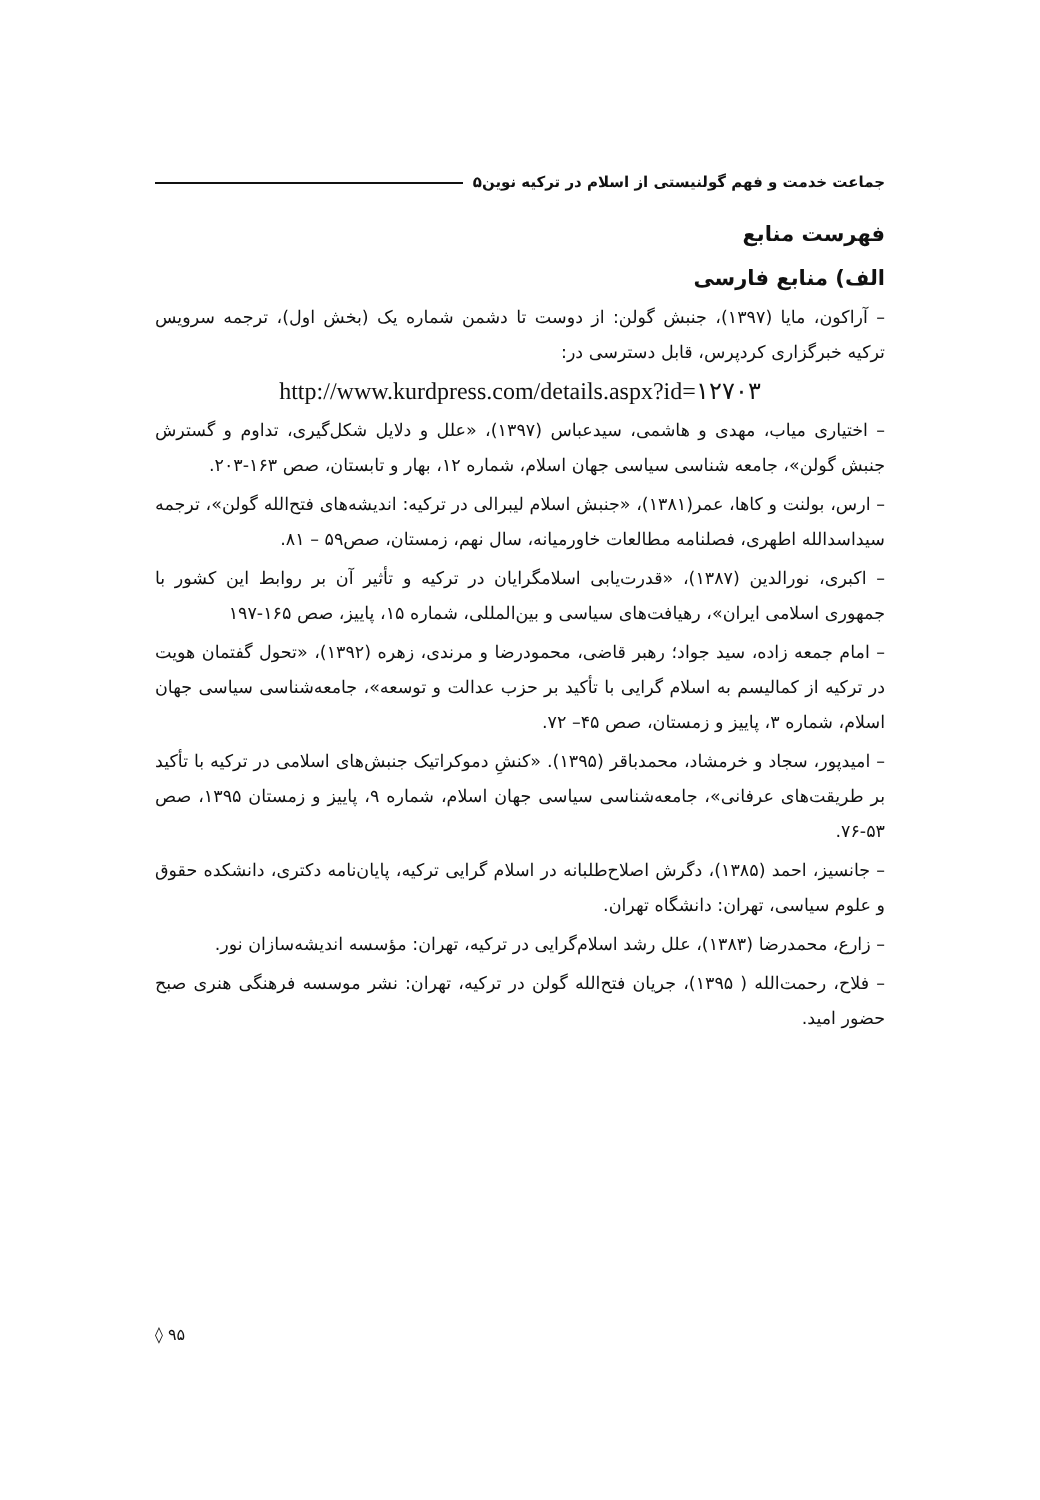جماعت خدمت و فهم گولنیستی از اسلام در ترکیه نوین۵
فهرست منابع
الف) منابع فارسی
– آراکون، مایا (۱۳۹۷)، جنبش گولن: از دوست تا دشمن شماره یک (بخش اول)، ترجمه سرویس ترکیه خبرگزاری کردپرس، قابل دسترسی در:
http://www.kurdpress.com/details.aspx?id=۱۲۷۰۳
– اختیاری میاب، مهدی و هاشمی، سیدعباس (۱۳۹۷)، «علل و دلایل شکل‌گیری، تداوم و گسترش جنبش گولن»، جامعه شناسی سیاسی جهان اسلام، شماره ۱۲، بهار و تابستان، صص ۱۶۳-۲۰۳.
– ارس، بولنت و کاها، عمر(۱۳۸۱)، «جنبش اسلام لیبرالی در ترکیه: اندیشه‌های فتح‌الله گولن»، ترجمه سیداسدالله اطهری، فصلنامه مطالعات خاورمیانه، سال نهم، زمستان، صص۵۹ – ۸۱.
– اکبری، نورالدین (۱۳۸۷)، «قدرت‌یابی اسلامگرایان در ترکیه و تأثیر آن بر روابط این کشور با جمهوری اسلامی ایران»، رهیافت‌های سیاسی و بین‌المللی، شماره ۱۵، پاییز، صص ۱۶۵-۱۹۷
– امام جمعه زاده، سید جواد؛ رهبر قاضی، محمودرضا و مرندی، زهره (۱۳۹۲)، «تحول گفتمان هویت در ترکیه از کمالیسم به اسلام گرایی با تأکید بر حزب عدالت و توسعه»، جامعه‌شناسی سیاسی جهان اسلام، شماره ۳، پاییز و زمستان، صص ۴۵– ۷۲.
– امیدپور، سجاد و خرمشاد، محمدباقر (۱۳۹۵). «کنشِ دموکراتیک جنبش‌های اسلامی در ترکیه با تأکید بر طریقت‌های عرفانی»، جامعه‌شناسی سیاسی جهان اسلام، شماره ۹، پاییز و زمستان ۱۳۹۵، صص ۵۳-۷۶.
– جانسیز، احمد (۱۳۸۵)، دگرش اصلاح‌طلبانه در اسلام گرایی ترکیه، پایان‌نامه دکتری، دانشکده حقوق و علوم سیاسی، تهران: دانشگاه تهران.
– زارع، محمدرضا (۱۳۸۳)، علل رشد اسلام‌گرایی در ترکیه، تهران: مؤسسه اندیشه‌سازان نور.
– فلاح، رحمت‌الله ( ۱۳۹۵)، جریان فتح‌الله گولن در ترکیه، تهران: نشر موسسه فرهنگی هنری صبح حضور امید.
۹۵ ◊